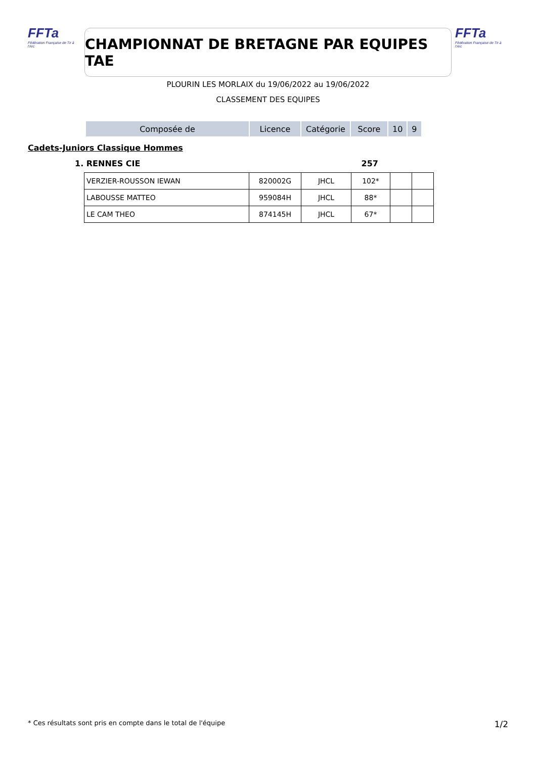FFTa
Fédération Française de Tir à l'Arc
CHAMPIONNAT DE BRETAGNE PAR EQUIPES TAE
FFTa
Fédération Française de Tir à l'Arc
PLOURIN LES MORLAIX du 19/06/2022 au 19/06/2022
CLASSEMENT DES EQUIPES
| Composée de | Licence | Catégorie | Score | 10 | 9 |
| --- | --- | --- | --- | --- | --- |
Cadets-Juniors Classique Hommes
1. RENNES CIE 257
| VERZIER-ROUSSON IEWAN | 820002G | JHCL | 102* | | |
| LABOUSSE MATTEO | 959084H | JHCL | 88* | | |
| LE CAM THEO | 874145H | JHCL | 67* | | |
* Ces résultats sont pris en compte dans le total de l'équipe
1/2